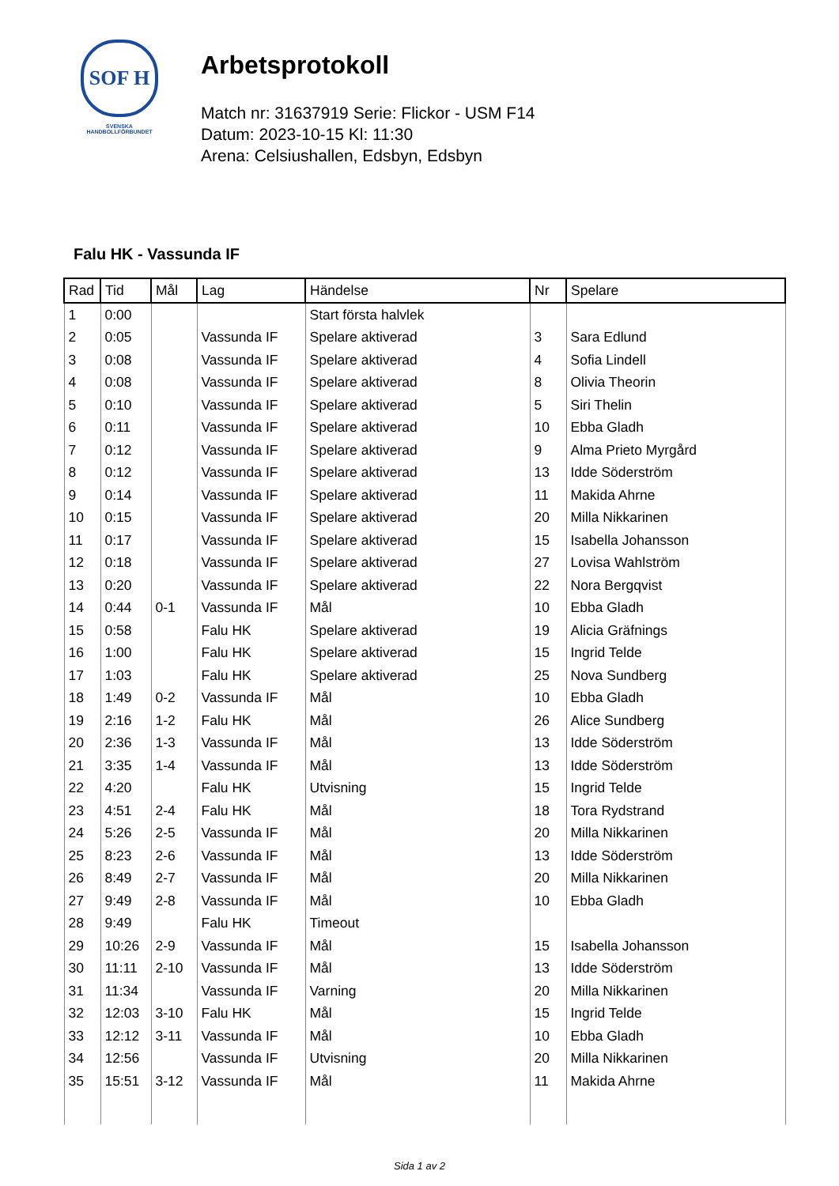SOF H
SVENSKA
HANDBOLLFÖRBUNDET
Arbetsprotokoll
Match nr: 31637919 Serie: Flickor - USM F14
Datum: 2023-10-15 Kl: 11:30
Arena: Celsiushallen, Edsbyn, Edsbyn
Falu HK - Vassunda IF
| Rad | Tid | Mål | Lag | Händelse | Nr | Spelare |
| --- | --- | --- | --- | --- | --- | --- |
| 1 | 0:00 | | | Start första halvlek | | |
| 2 | 0:05 | | Vassunda IF | Spelare aktiverad | 3 | Sara Edlund |
| 3 | 0:08 | | Vassunda IF | Spelare aktiverad | 4 | Sofia Lindell |
| 4 | 0:08 | | Vassunda IF | Spelare aktiverad | 8 | Olivia Theorin |
| 5 | 0:10 | | Vassunda IF | Spelare aktiverad | 5 | Siri Thelin |
| 6 | 0:11 | | Vassunda IF | Spelare aktiverad | 10 | Ebba Gladh |
| 7 | 0:12 | | Vassunda IF | Spelare aktiverad | 9 | Alma Prieto Myrgård |
| 8 | 0:12 | | Vassunda IF | Spelare aktiverad | 13 | Idde Söderström |
| 9 | 0:14 | | Vassunda IF | Spelare aktiverad | 11 | Makida Ahrne |
| 10 | 0:15 | | Vassunda IF | Spelare aktiverad | 20 | Milla Nikkarinen |
| 11 | 0:17 | | Vassunda IF | Spelare aktiverad | 15 | Isabella Johansson |
| 12 | 0:18 | | Vassunda IF | Spelare aktiverad | 27 | Lovisa Wahlström |
| 13 | 0:20 | | Vassunda IF | Spelare aktiverad | 22 | Nora Bergqvist |
| 14 | 0:44 | 0-1 | Vassunda IF | Mål | 10 | Ebba Gladh |
| 15 | 0:58 | | Falu HK | Spelare aktiverad | 19 | Alicia Gräfnings |
| 16 | 1:00 | | Falu HK | Spelare aktiverad | 15 | Ingrid Telde |
| 17 | 1:03 | | Falu HK | Spelare aktiverad | 25 | Nova Sundberg |
| 18 | 1:49 | 0-2 | Vassunda IF | Mål | 10 | Ebba Gladh |
| 19 | 2:16 | 1-2 | Falu HK | Mål | 26 | Alice Sundberg |
| 20 | 2:36 | 1-3 | Vassunda IF | Mål | 13 | Idde Söderström |
| 21 | 3:35 | 1-4 | Vassunda IF | Mål | 13 | Idde Söderström |
| 22 | 4:20 | | Falu HK | Utvisning | 15 | Ingrid Telde |
| 23 | 4:51 | 2-4 | Falu HK | Mål | 18 | Tora Rydstrand |
| 24 | 5:26 | 2-5 | Vassunda IF | Mål | 20 | Milla Nikkarinen |
| 25 | 8:23 | 2-6 | Vassunda IF | Mål | 13 | Idde Söderström |
| 26 | 8:49 | 2-7 | Vassunda IF | Mål | 20 | Milla Nikkarinen |
| 27 | 9:49 | 2-8 | Vassunda IF | Mål | 10 | Ebba Gladh |
| 28 | 9:49 | | Falu HK | Timeout | | |
| 29 | 10:26 | 2-9 | Vassunda IF | Mål | 15 | Isabella Johansson |
| 30 | 11:11 | 2-10 | Vassunda IF | Mål | 13 | Idde Söderström |
| 31 | 11:34 | | Vassunda IF | Varning | 20 | Milla Nikkarinen |
| 32 | 12:03 | 3-10 | Falu HK | Mål | 15 | Ingrid Telde |
| 33 | 12:12 | 3-11 | Vassunda IF | Mål | 10 | Ebba Gladh |
| 34 | 12:56 | | Vassunda IF | Utvisning | 20 | Milla Nikkarinen |
| 35 | 15:51 | 3-12 | Vassunda IF | Mål | 11 | Makida Ahrne |
Sida 1 av 2